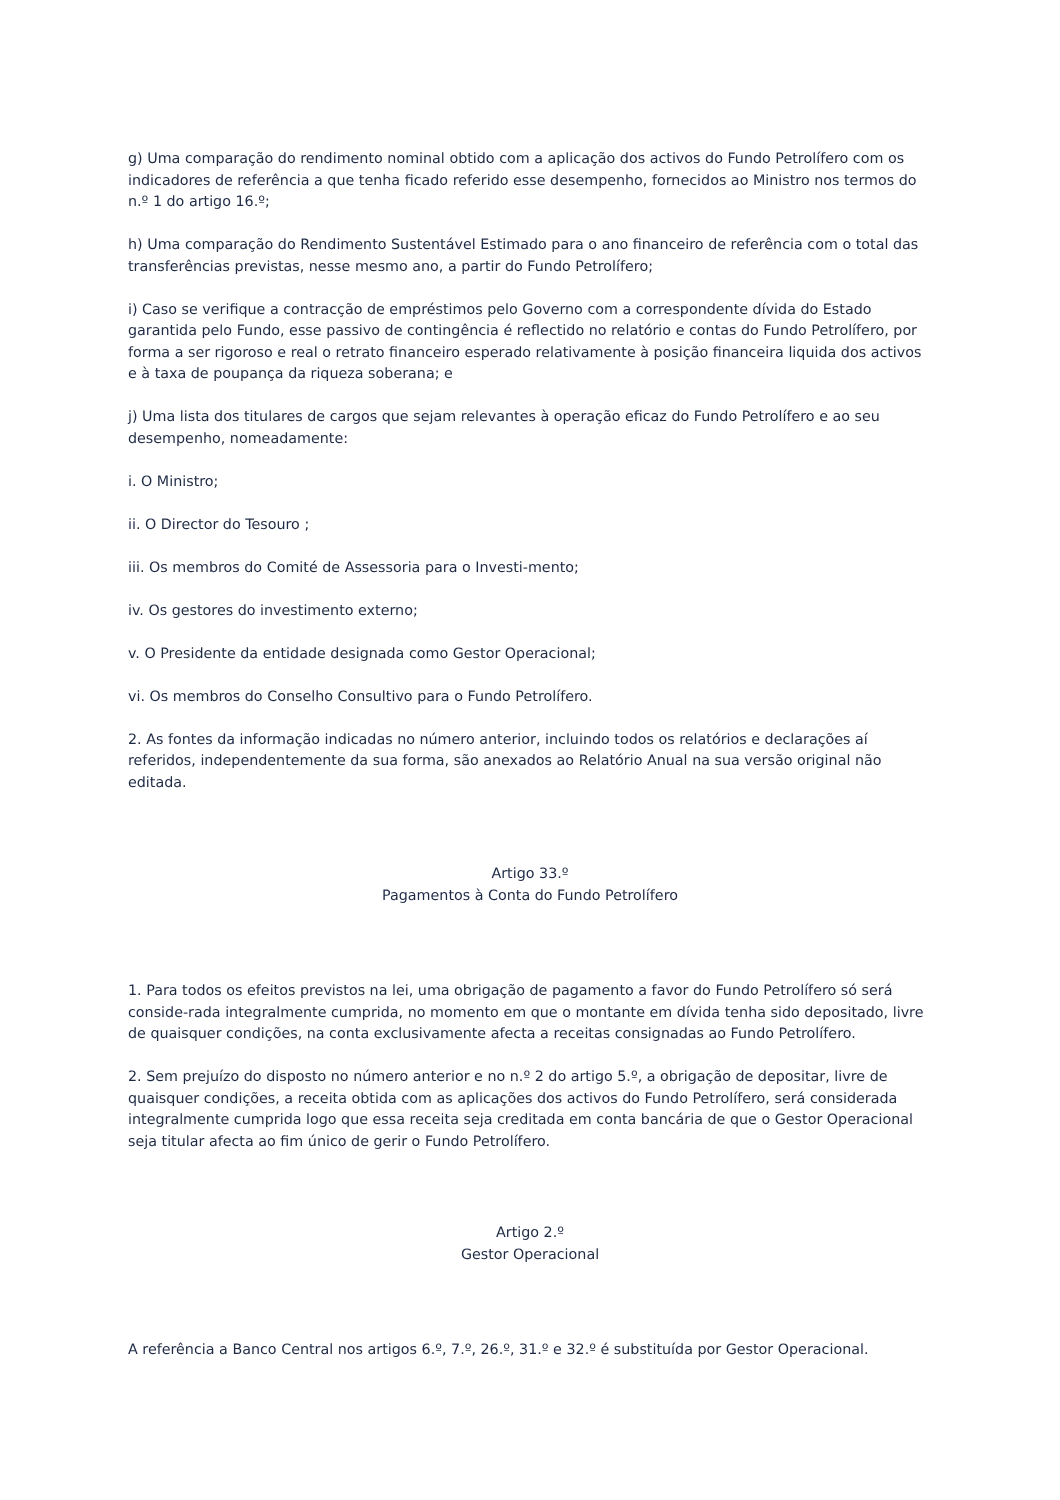g) Uma comparação do rendimento nominal obtido com a aplicação dos activos do Fundo Petrolífero com os indicadores de referência a que tenha ficado referido esse desempenho, fornecidos ao Ministro nos termos do n.º 1 do artigo 16.º;
h) Uma comparação do Rendimento Sustentável Estimado para o ano financeiro de referência com o total das transferências previstas, nesse mesmo ano, a partir do Fundo Petrolífero;
i) Caso se verifique a contracção de empréstimos pelo Governo com a correspondente dívida do Estado garantida pelo Fundo, esse passivo de contingência é reflectido no relatório e contas do Fundo Petrolífero, por forma a ser rigoroso e real o retrato financeiro esperado relativamente à posição financeira liquida dos activos e à taxa de poupança da riqueza soberana; e
j) Uma lista dos titulares de cargos que sejam relevantes à operação eficaz do Fundo Petrolífero e ao seu desempenho, nomeadamente:
i. O Ministro;
ii. O Director do Tesouro ;
iii. Os membros do Comité de Assessoria para o Investi-mento;
iv. Os gestores do investimento externo;
v. O Presidente da entidade designada como Gestor Operacional;
vi. Os membros do Conselho Consultivo para o Fundo Petrolífero.
2. As fontes da informação indicadas no número anterior, incluindo todos os relatórios e declarações aí referidos, independentemente da sua forma, são anexados ao Relatório Anual na sua versão original não editada.
Artigo 33.º
Pagamentos à Conta do Fundo Petrolífero
1. Para todos os efeitos previstos na lei, uma obrigação de pagamento a favor do Fundo Petrolífero só será conside-rada integralmente cumprida, no momento em que o montante em dívida tenha sido depositado, livre de quaisquer condições, na conta exclusivamente afecta a receitas consignadas ao Fundo Petrolífero.
2. Sem prejuízo do disposto no número anterior e no n.º 2 do artigo 5.º, a obrigação de depositar, livre de quaisquer condições, a receita obtida com as aplicações dos activos do Fundo Petrolífero, será considerada integralmente cumprida logo que essa receita seja creditada em conta bancária de que o Gestor Operacional seja titular afecta ao fim único de gerir o Fundo Petrolífero.
Artigo 2.º
Gestor Operacional
A referência a Banco Central nos artigos 6.º, 7.º, 26.º, 31.º e 32.º é substituída por Gestor Operacional.